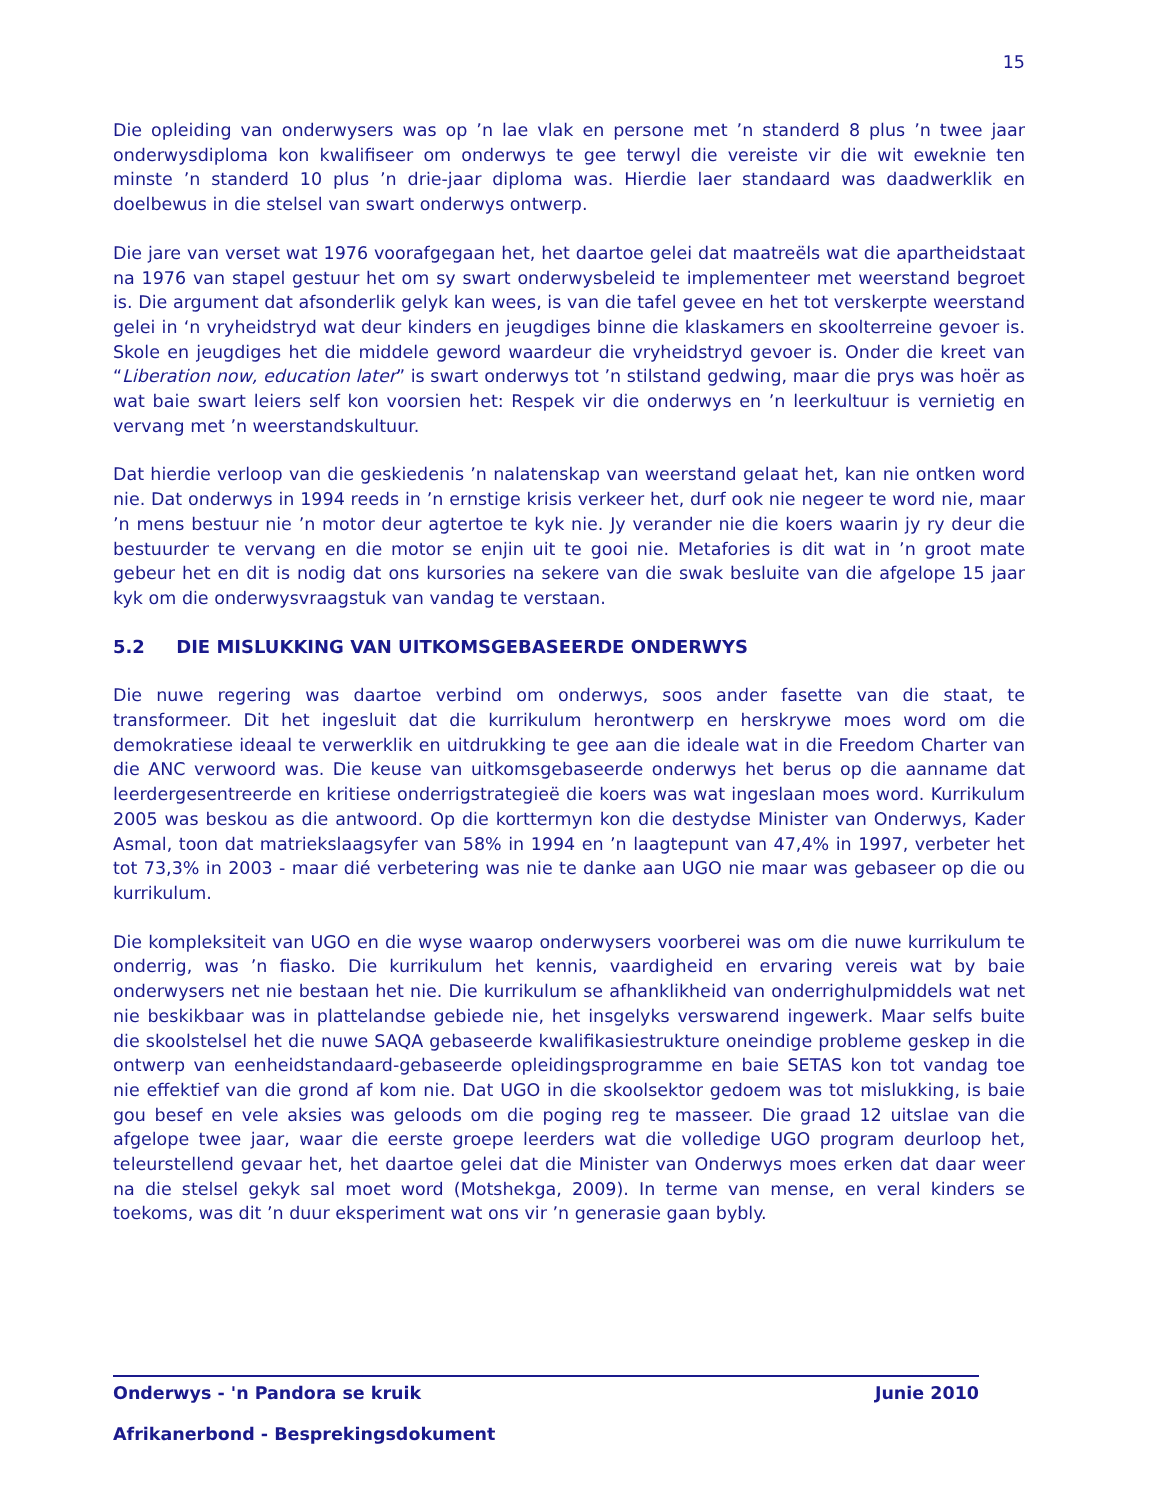15
Die opleiding van onderwysers was op ’n lae vlak en persone met ’n standerd 8 plus ’n twee jaar onderwysdiploma kon kwalifiseer om onderwys te gee terwyl die vereiste vir die wit eweknie ten minste ’n standerd 10 plus ’n drie-jaar diploma was. Hierdie laer standaard was daadwerklik en doelbewus in die stelsel van swart onderwys ontwerp.
Die jare van verset wat 1976 voorafgegaan het, het daartoe gelei dat maatreëls wat die apartheidstaat na 1976 van stapel gestuur het om sy swart onderwysbeleid te implementeer met weerstand begroet is. Die argument dat afsonderlik gelyk kan wees, is van die tafel gevee en het tot verskerpte weerstand gelei in ‘n vryheidstryd wat deur kinders en jeugdiges binne die klaskamers en skoolterreine gevoer is. Skole en jeugdiges het die middele geword waardeur die vryheidstryd gevoer is. Onder die kreet van “Liberation now, education later” is swart onderwys tot ’n stilstand gedwing, maar die prys was hoër as wat baie swart leiers self kon voorsien het: Respek vir die onderwys en ’n leerkultuur is vernietig en vervang met ’n weerstandskultuur.
Dat hierdie verloop van die geskiedenis ’n nalatenskap van weerstand gelaat het, kan nie ontken word nie. Dat onderwys in 1994 reeds in ’n ernstige krisis verkeer het, durf ook nie negeer te word nie, maar ’n mens bestuur nie ’n motor deur agtertoe te kyk nie. Jy verander nie die koers waarin jy ry deur die bestuurder te vervang en die motor se enjin uit te gooi nie. Metafories is dit wat in ’n groot mate gebeur het en dit is nodig dat ons kursories na sekere van die swak besluite van die afgelope 15 jaar kyk om die onderwysvraagstuk van vandag te verstaan.
5.2 DIE MISLUKKING VAN UITKOMSGEBASEERDE ONDERWYS
Die nuwe regering was daartoe verbind om onderwys, soos ander fasette van die staat, te transformeer. Dit het ingesluit dat die kurrikulum herontwerp en herskrywe moes word om die demokratiese ideaal te verwerklik en uitdrukking te gee aan die ideale wat in die Freedom Charter van die ANC verwoord was. Die keuse van uitkomsgebaseerde onderwys het berus op die aanname dat leerdergesentreerde en kritiese onderrigstrategieë die koers was wat ingeslaan moes word. Kurrikulum 2005 was beskou as die antwoord. Op die korttermyn kon die destydse Minister van Onderwys, Kader Asmal, toon dat matriekslaagsyfer van 58% in 1994 en ’n laagtepunt van 47,4% in 1997, verbeter het tot 73,3% in 2003 - maar dié verbetering was nie te danke aan UGO nie maar was gebaseer op die ou kurrikulum.
Die kompleksiteit van UGO en die wyse waarop onderwysers voorberei was om die nuwe kurrikulum te onderrig, was ’n fiasko. Die kurrikulum het kennis, vaardigheid en ervaring vereis wat by baie onderwysers net nie bestaan het nie. Die kurrikulum se afhanklikheid van onderrighulpmiddels wat net nie beskikbaar was in plattelandse gebiede nie, het insgelyks verswarend ingewerk. Maar selfs buite die skoolstelsel het die nuwe SAQA gebaseerde kwalifikasiestrukture oneindige probleme geskep in die ontwerp van eenheidstandaard-gebaseerde opleidingsprogramme en baie SETAS kon tot vandag toe nie effektief van die grond af kom nie. Dat UGO in die skoolsektor gedoem was tot mislukking, is baie gou besef en vele aksies was geloods om die poging reg te masseer. Die graad 12 uitslae van die afgelope twee jaar, waar die eerste groepe leerders wat die volledige UGO program deurloop het, teleurstellend gevaar het, het daartoe gelei dat die Minister van Onderwys moes erken dat daar weer na die stelsel gekyk sal moet word (Motshekga, 2009). In terme van mense, en veral kinders se toekoms, was dit ’n duur eksperiment wat ons vir ’n generasie gaan bybly.
Onderwys - 'n Pandora se kruik Junie 2010
Afrikanerbond - Besprekingsdokument